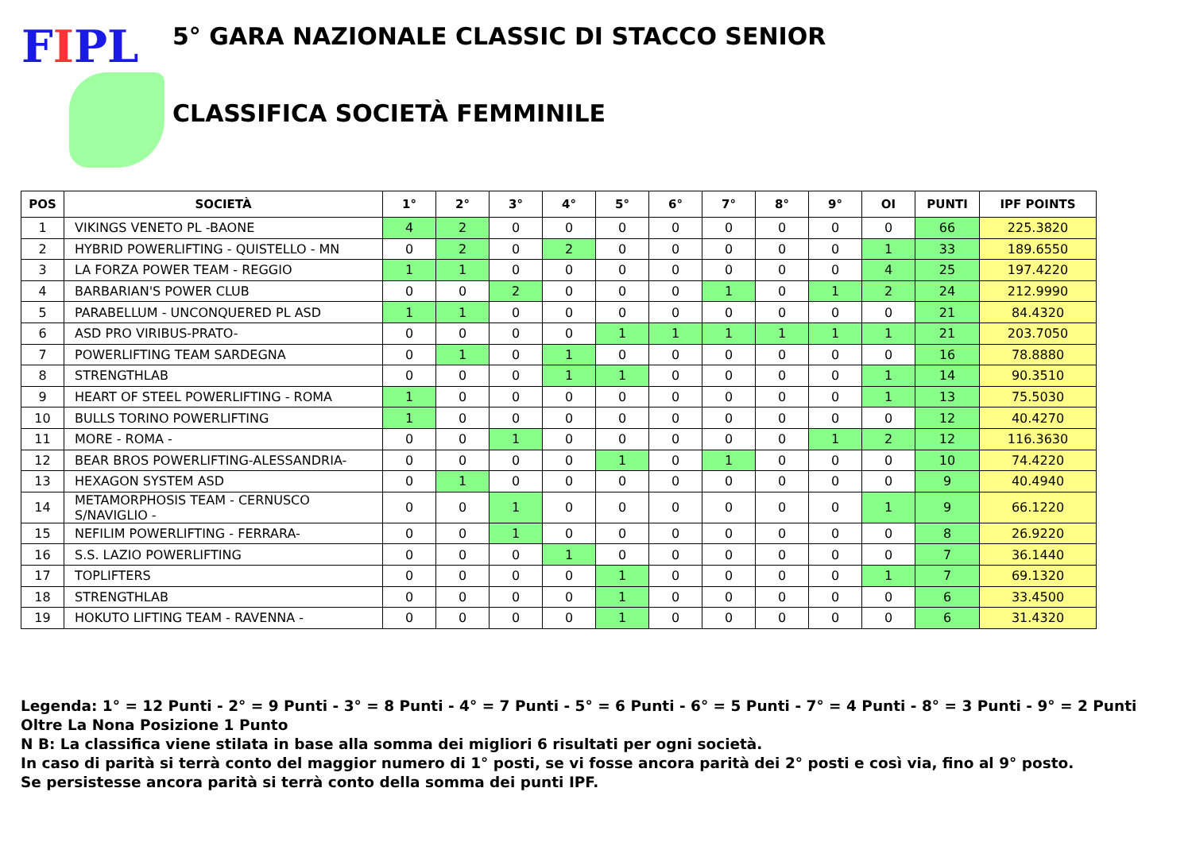FIPL
5° GARA NAZIONALE CLASSIC DI STACCO SENIOR
CLASSIFICA SOCIETÀ FEMMINILE
| POS | SOCIETÀ | 1° | 2° | 3° | 4° | 5° | 6° | 7° | 8° | 9° | OI | PUNTI | IPF POINTS |
| --- | --- | --- | --- | --- | --- | --- | --- | --- | --- | --- | --- | --- | --- |
| 1 | VIKINGS VENETO PL -BAONE | 4 | 2 | 0 | 0 | 0 | 0 | 0 | 0 | 0 | 0 | 66 | 225.3820 |
| 2 | HYBRID POWERLIFTING - QUISTELLO - MN | 0 | 2 | 0 | 2 | 0 | 0 | 0 | 0 | 0 | 1 | 33 | 189.6550 |
| 3 | LA FORZA POWER TEAM - REGGIO | 1 | 1 | 0 | 0 | 0 | 0 | 0 | 0 | 0 | 4 | 25 | 197.4220 |
| 4 | BARBARIAN'S POWER CLUB | 0 | 0 | 2 | 0 | 0 | 0 | 1 | 0 | 1 | 2 | 24 | 212.9990 |
| 5 | PARABELLUM - UNCONQUERED PL ASD | 1 | 1 | 0 | 0 | 0 | 0 | 0 | 0 | 0 | 0 | 21 | 84.4320 |
| 6 | ASD PRO VIRIBUS-PRATO- | 0 | 0 | 0 | 0 | 1 | 1 | 1 | 1 | 1 | 1 | 21 | 203.7050 |
| 7 | POWERLIFTING TEAM SARDEGNA | 0 | 1 | 0 | 1 | 0 | 0 | 0 | 0 | 0 | 0 | 16 | 78.8880 |
| 8 | STRENGTHLAB | 0 | 0 | 0 | 1 | 1 | 0 | 0 | 0 | 0 | 1 | 14 | 90.3510 |
| 9 | HEART OF STEEL POWERLIFTING - ROMA | 1 | 0 | 0 | 0 | 0 | 0 | 0 | 0 | 0 | 1 | 13 | 75.5030 |
| 10 | BULLS TORINO POWERLIFTING | 1 | 0 | 0 | 0 | 0 | 0 | 0 | 0 | 0 | 0 | 12 | 40.4270 |
| 11 | MORE - ROMA - | 0 | 0 | 1 | 0 | 0 | 0 | 0 | 0 | 1 | 2 | 12 | 116.3630 |
| 12 | BEAR BROS POWERLIFTING-ALESSANDRIA- | 0 | 0 | 0 | 0 | 1 | 0 | 1 | 0 | 0 | 0 | 10 | 74.4220 |
| 13 | HEXAGON SYSTEM ASD | 0 | 1 | 0 | 0 | 0 | 0 | 0 | 0 | 0 | 0 | 9 | 40.4940 |
| 14 | METAMORPHOSIS TEAM - CERNUSCO S/NAVIGLIO - | 0 | 0 | 1 | 0 | 0 | 0 | 0 | 0 | 0 | 1 | 9 | 66.1220 |
| 15 | NEFILIM POWERLIFTING - FERRARA- | 0 | 0 | 1 | 0 | 0 | 0 | 0 | 0 | 0 | 0 | 8 | 26.9220 |
| 16 | S.S. LAZIO POWERLIFTING | 0 | 0 | 0 | 1 | 0 | 0 | 0 | 0 | 0 | 0 | 7 | 36.1440 |
| 17 | TOPLIFTERS | 0 | 0 | 0 | 0 | 1 | 0 | 0 | 0 | 0 | 1 | 7 | 69.1320 |
| 18 | STRENGTHLAB | 0 | 0 | 0 | 0 | 1 | 0 | 0 | 0 | 0 | 0 | 6 | 33.4500 |
| 19 | HOKUTO LIFTING TEAM - RAVENNA - | 0 | 0 | 0 | 0 | 1 | 0 | 0 | 0 | 0 | 0 | 6 | 31.4320 |
Legenda: 1° = 12 Punti - 2° = 9 Punti - 3° = 8 Punti - 4° = 7 Punti - 5° = 6 Punti - 6° = 5 Punti - 7° = 4 Punti - 8° = 3 Punti - 9° = 2 Punti
Oltre La Nona Posizione 1 Punto
N B: La classifica viene stilata in base alla somma dei migliori 6 risultati per ogni società.
In caso di parità si terrà conto del maggior numero di 1° posti, se vi fosse ancora parità dei 2° posti e così via, fino al 9° posto.
Se persistesse ancora parità si terrà conto della somma dei punti IPF.